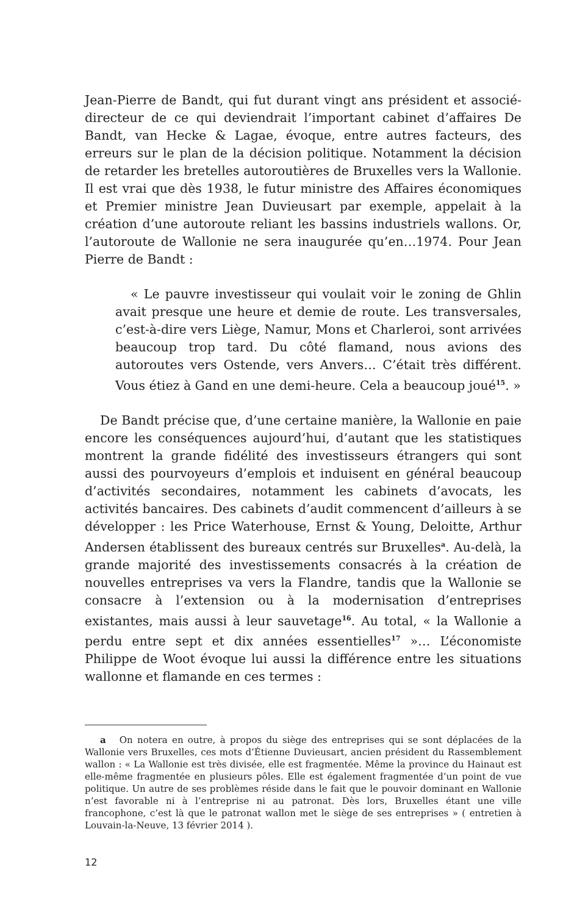Jean-Pierre de Bandt, qui fut durant vingt ans président et associé-directeur de ce qui deviendrait l’important cabinet d’affaires De Bandt, van Hecke & Lagae, évoque, entre autres facteurs, des erreurs sur le plan de la décision politique. Notamment la décision de retarder les bretelles autoroutières de Bruxelles vers la Wallonie. Il est vrai que dès 1938, le futur ministre des Affaires économiques et Premier ministre Jean Duvieusart par exemple, appelait à la création d’une autoroute reliant les bassins industriels wallons. Or, l’autoroute de Wallonie ne sera inaugurée qu’en…1974. Pour Jean Pierre de Bandt :
« Le pauvre investisseur qui voulait voir le zoning de Ghlin avait presque une heure et demie de route. Les transversales, c’est-à-dire vers Liège, Namur, Mons et Charleroi, sont arrivées beaucoup trop tard. Du côté flamand, nous avions des autoroutes vers Ostende, vers Anvers… C’était très différent. Vous étiez à Gand en une demi-heure. Cela a beaucoup joué<sup>15</sup>. »
De Bandt précise que, d’une certaine manière, la Wallonie en paie encore les conséquences aujourd’hui, d’autant que les statistiques montrent la grande fidélité des investisseurs étrangers qui sont aussi des pourvoyeurs d’emplois et induisent en général beaucoup d’activités secondaires, notamment les cabinets d’avocats, les activités bancaires. Des cabinets d’audit commencent d’ailleurs à se développer : les Price Waterhouse, Ernst & Young, Deloitte, Arthur Andersen établissent des bureaux centrés sur Bruxelles<sup>a</sup>. Au-delà, la grande majorité des investissements consacrés à la création de nouvelles entreprises va vers la Flandre, tandis que la Wallonie se consacre à l’extension ou à la modernisation d’entreprises existantes, mais aussi à leur sauvetage<sup>16</sup>. Au total, « la Wallonie a perdu entre sept et dix années essentielles<sup>17</sup> »… L’économiste Philippe de Woot évoque lui aussi la différence entre les situations wallonne et flamande en ces termes :
a On notera en outre, à propos du siège des entreprises qui se sont déplacées de la Wallonie vers Bruxelles, ces mots d’Étienne Duvieusart, ancien président du Rassemblement wallon : « La Wallonie est très divisée, elle est fragmentée. Même la province du Hainaut est elle-même fragmentée en plusieurs pôles. Elle est également fragmentée d’un point de vue politique. Un autre de ses problèmes réside dans le fait que le pouvoir dominant en Wallonie n’est favorable ni à l’entreprise ni au patronat. Dès lors, Bruxelles étant une ville francophone, c’est là que le patronat wallon met le siège de ses entreprises » ( entretien à Louvain-la-Neuve, 13 février 2014 ).
12